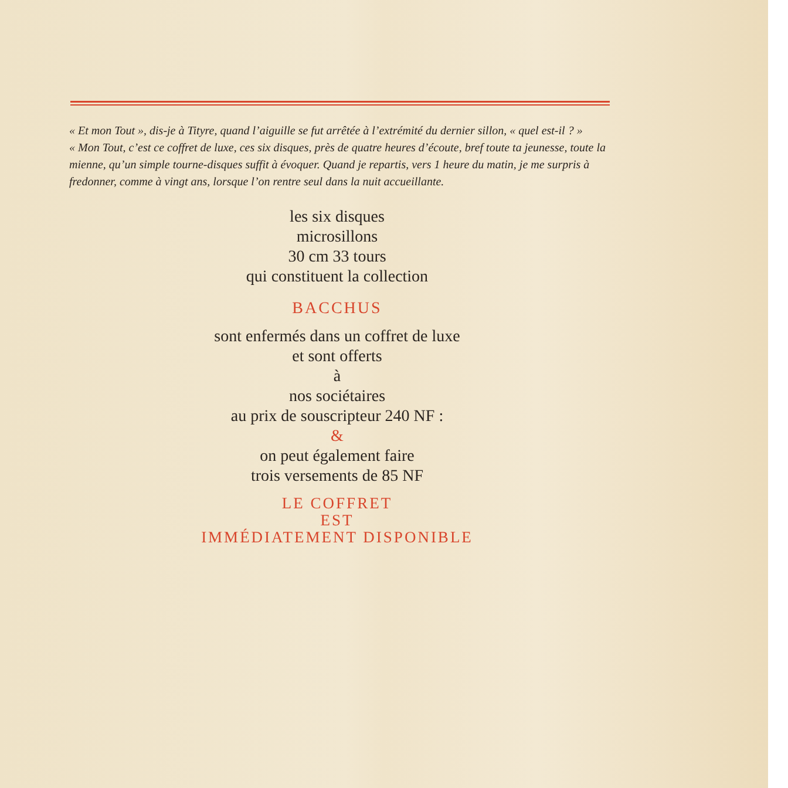« Et mon Tout », dis-je à Tityre, quand l’aiguille se fut arrêtée à l’extrémité du dernier sillon, « quel est-il ? »
« Mon Tout, c’est ce coffret de luxe, ces six disques, près de quatre heures d’écoute, bref toute ta jeunesse, toute la mienne, qu’un simple tourne-disques suffit à évoquer. Quand je repartis, vers 1 heure du matin, je me surpris à fredonner, comme à vingt ans, lorsque l’on rentre seul dans la nuit accueillante.
les six disques
microsillons
30 cm 33 tours
qui constituent la collection
BACCHUS
sont enfermés dans un coffret de luxe
et sont offerts
à
nos sociétaires
au prix de souscripteur 240 NF :
&
on peut également faire
trois versements de 85 NF
LE COFFRET
EST
IMMÉDIATEMENT DISPONIBLE